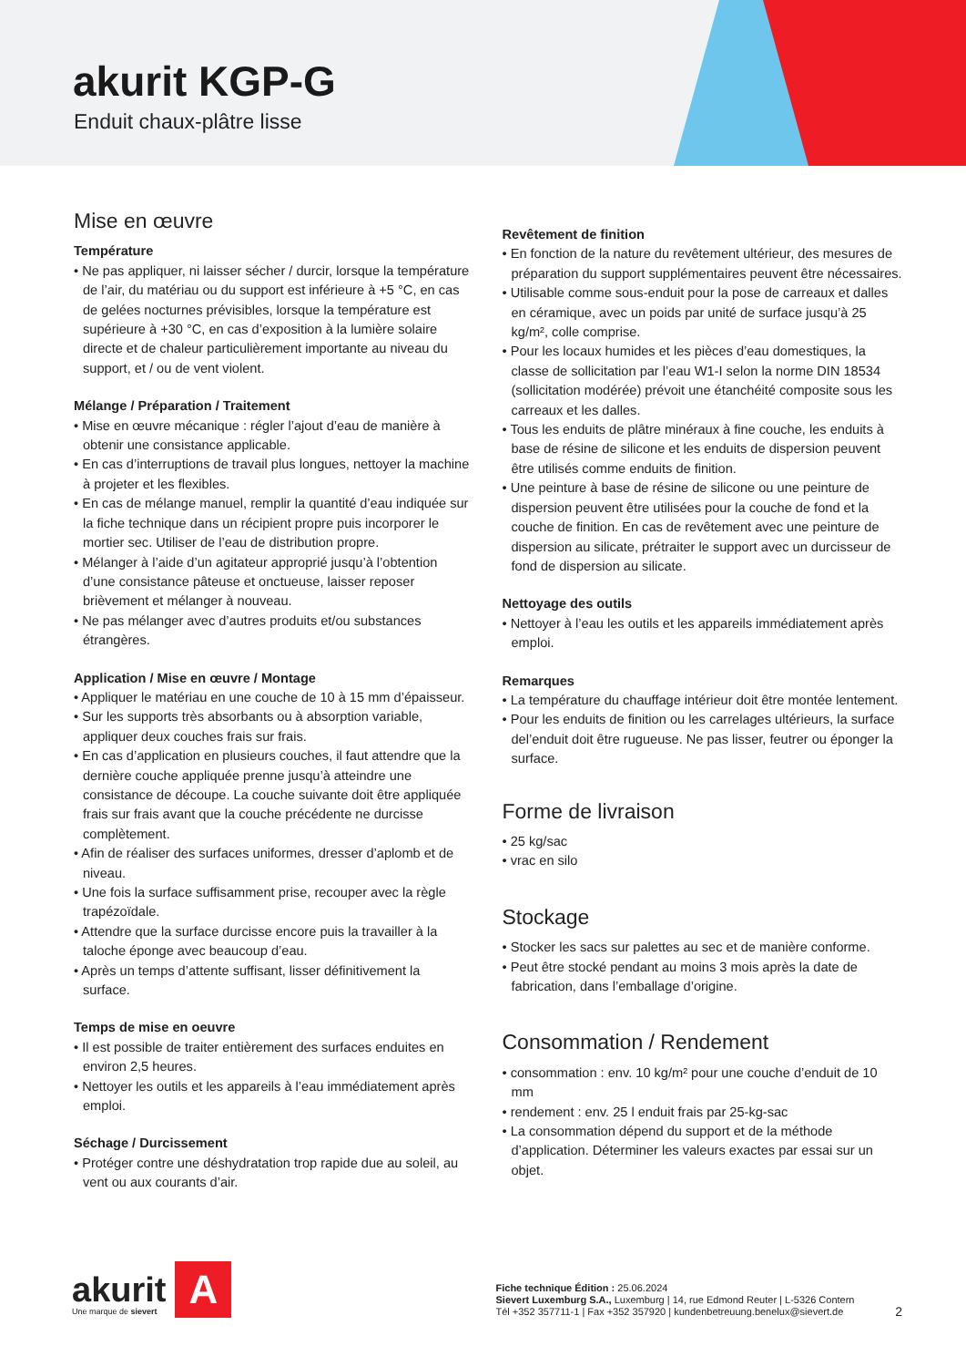akurit KGP-G
Enduit chaux-plâtre lisse
Mise en œuvre
Température
• Ne pas appliquer, ni laisser sécher / durcir, lorsque la température de l’air, du matériau ou du support est inférieure à +5 °C, en cas de gelées nocturnes prévisibles, lorsque la température est supérieure à +30 °C, en cas d’exposition à la lumière solaire directe et de chaleur particulièrement importante au niveau du support, et / ou de vent violent.
Mélange / Préparation / Traitement
• Mise en œuvre mécanique : régler l’ajout d’eau de manière à obtenir une consistance applicable.
• En cas d’interruptions de travail plus longues, nettoyer la machine à projeter et les flexibles.
• En cas de mélange manuel, remplir la quantité d’eau indiquée sur la fiche technique dans un récipient propre puis incorporer le mortier sec. Utiliser de l’eau de distribution propre.
• Mélanger à l’aide d’un agitateur approprié jusqu’à l’obtention d’une consistance pâteuse et onctueuse, laisser reposer brièvement et mélanger à nouveau.
• Ne pas mélanger avec d’autres produits et/ou substances étrangères.
Application / Mise en œuvre / Montage
• Appliquer le matériau en une couche de 10 à 15 mm d’épaisseur.
• Sur les supports très absorbants ou à absorption variable, appliquer deux couches frais sur frais.
• En cas d’application en plusieurs couches, il faut attendre que la dernière couche appliquée prenne jusqu’à atteindre une consistance de découpe. La couche suivante doit être appliquée frais sur frais avant que la couche précédente ne durcisse complètement.
• Afin de réaliser des surfaces uniformes, dresser d’aplomb et de niveau.
• Une fois la surface suffisamment prise, recouper avec la règle trapézoïdale.
• Attendre que la surface durcisse encore puis la travailler à la taloche éponge avec beaucoup d’eau.
• Après un temps d’attente suffisant, lisser définitivement la surface.
Temps de mise en oeuvre
• Il est possible de traiter entièrement des surfaces enduites en environ 2,5 heures.
• Nettoyer les outils et les appareils à l’eau immédiatement après emploi.
Séchage / Durcissement
• Protéger contre une déshydratation trop rapide due au soleil, au vent ou aux courants d’air.
Revêtement de finition
• En fonction de la nature du revêtement ultérieur, des mesures de préparation du support supplémentaires peuvent être nécessaires.
• Utilisable comme sous-enduit pour la pose de carreaux et dalles en céramique, avec un poids par unité de surface jusqu’à 25 kg/m², colle comprise.
• Pour les locaux humides et les pièces d’eau domestiques, la classe de sollicitation par l’eau W1-I selon la norme DIN 18534 (sollicitation modérée) prévoit une étanchéité composite sous les carreaux et les dalles.
• Tous les enduits de plâtre minéraux à fine couche, les enduits à base de résine de silicone et les enduits de dispersion peuvent être utilisés comme enduits de finition.
• Une peinture à base de résine de silicone ou une peinture de dispersion peuvent être utilisées pour la couche de fond et la couche de finition. En cas de revêtement avec une peinture de dispersion au silicate, prétraiter le support avec un durcisseur de fond de dispersion au silicate.
Nettoyage des outils
• Nettoyer à l’eau les outils et les appareils immédiatement après emploi.
Remarques
• La température du chauffage intérieur doit être montée lentement.
• Pour les enduits de finition ou les carrelages ultérieurs, la surface del’enduit doit être rugueuse. Ne pas lisser, feutrer ou éponger la surface.
Forme de livraison
• 25 kg/sac
• vrac en silo
Stockage
• Stocker les sacs sur palettes au sec et de manière conforme.
• Peut être stocké pendant au moins 3 mois après la date de fabrication, dans l’emballage d’origine.
Consommation / Rendement
• consommation : env. 10 kg/m² pour une couche d’enduit de 10 mm
• rendement : env. 25 l enduit frais par 25-kg-sac
• La consommation dépend du support et de la méthode d’application. Déterminer les valeurs exactes par essai sur un objet.
akurit
Une marque de sievert
A
Fiche technique Édition : 25.06.2024
Sievert Luxemburg S.A., Luxemburg | 14, rue Edmond Reuter | L-5326 Contern
Tél +352 357711-1 | Fax +352 357920 | kundenbetreuung.benelux@sievert.de
2